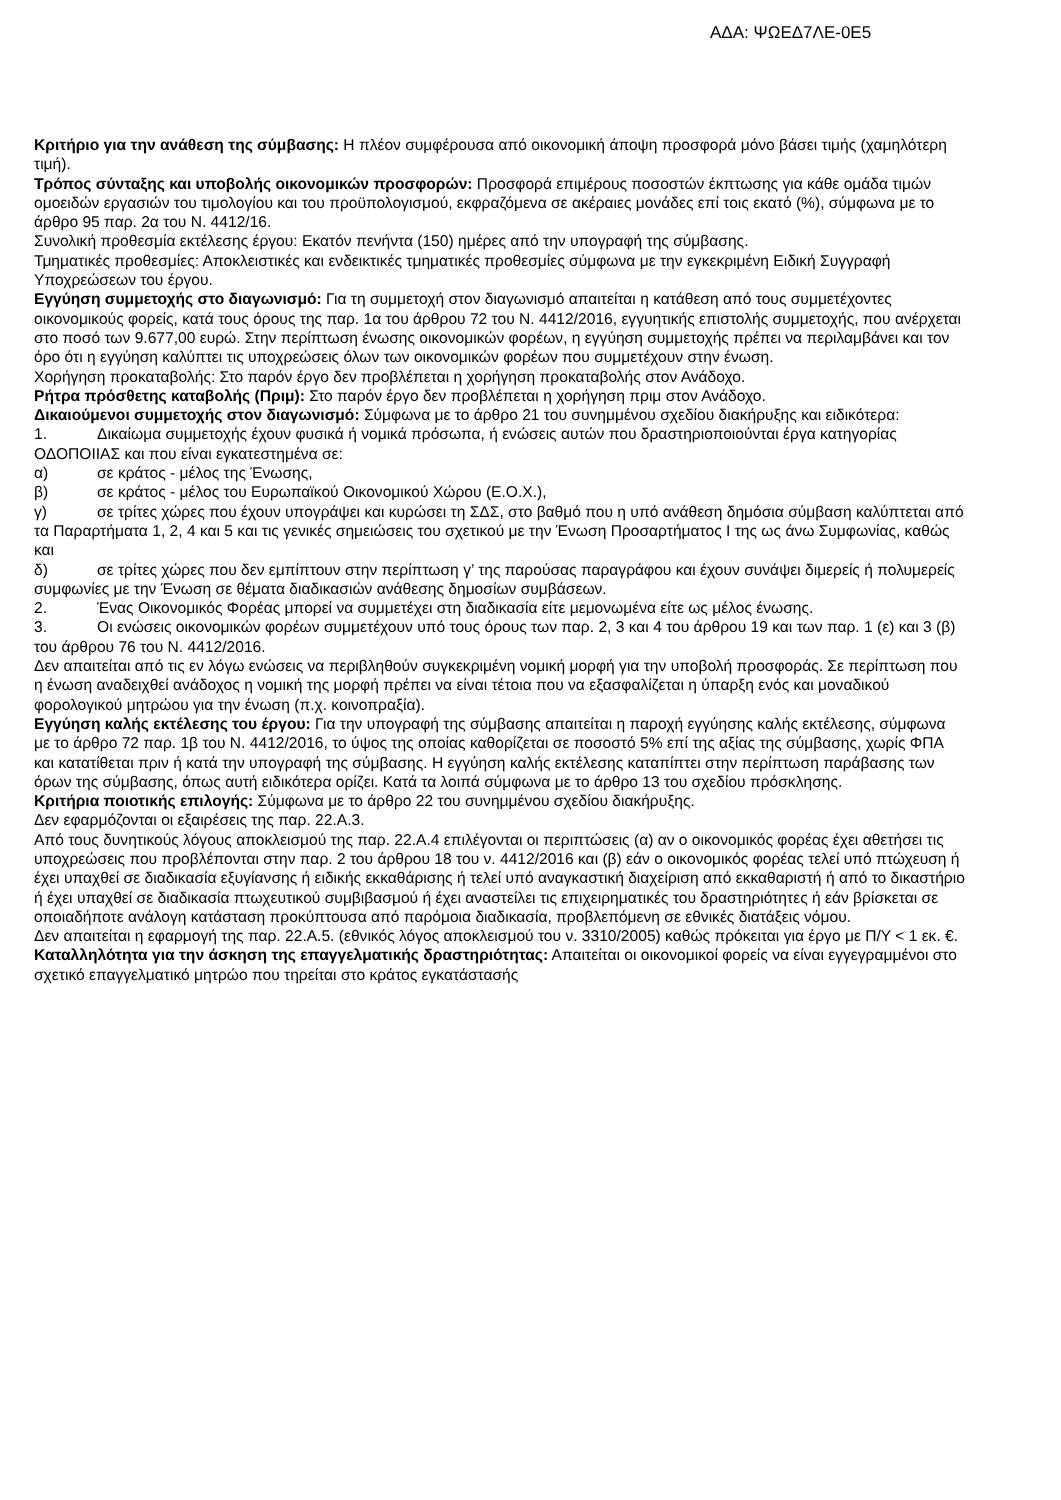ΑΔΑ: ΨΩΕΔ7ΛΕ-0Ε5
Κριτήριο για την ανάθεση της σύμβασης: Η πλέον συμφέρουσα από οικονομική άποψη προσφορά μόνο βάσει τιμής (χαμηλότερη τιμή).
Τρόπος σύνταξης και υποβολής οικονομικών προσφορών: Προσφορά επιμέρους ποσοστών έκπτωσης για κάθε ομάδα τιμών ομοειδών εργασιών του τιμολογίου και του προϋπολογισμού, εκφραζόμενα σε ακέραιες μονάδες επί τοις εκατό (%), σύμφωνα με το άρθρο 95 παρ. 2α του Ν. 4412/16.
Συνολική προθεσμία εκτέλεσης έργου: Εκατόν πενήντα (150) ημέρες από την υπογραφή της σύμβασης.
Τμηματικές προθεσμίες: Αποκλειστικές και ενδεικτικές τμηματικές προθεσμίες σύμφωνα με την εγκεκριμένη Ειδική Συγγραφή Υποχρεώσεων του έργου.
Εγγύηση συμμετοχής στο διαγωνισμό: Για τη συμμετοχή στον διαγωνισμό απαιτείται η κατάθεση από τους συμμετέχοντες οικονομικούς φορείς, κατά τους όρους της παρ. 1α του άρθρου 72 του Ν. 4412/2016, εγγυητικής επιστολής συμμετοχής, που ανέρχεται στο ποσό των 9.677,00 ευρώ. Στην περίπτωση ένωσης οικονομικών φορέων, η εγγύηση συμμετοχής πρέπει να περιλαμβάνει και τον όρο ότι η εγγύηση καλύπτει τις υποχρεώσεις όλων των οικονομικών φορέων που συμμετέχουν στην ένωση.
Χορήγηση προκαταβολής: Στο παρόν έργο δεν προβλέπεται η χορήγηση προκαταβολής στον Ανάδοχο.
Ρήτρα πρόσθετης καταβολής (Πριμ): Στο παρόν έργο δεν προβλέπεται η χορήγηση πριμ στον Ανάδοχο.
Δικαιούμενοι συμμετοχής στον διαγωνισμό: Σύμφωνα με το άρθρο 21 του συνημμένου σχεδίου διακήρυξης και ειδικότερα:
1. Δικαίωμα συμμετοχής έχουν φυσικά ή νομικά πρόσωπα, ή ενώσεις αυτών που δραστηριοποιούνται έργα κατηγορίας ΟΔΟΠΟΙΙΑΣ και που είναι εγκατεστημένα σε:
α) σε κράτος - μέλος της Ένωσης,
β) σε κράτος - μέλος του Ευρωπαϊκού Οικονομικού Χώρου (Ε.Ο.Χ.),
γ) σε τρίτες χώρες που έχουν υπογράψει και κυρώσει τη ΣΔΣ, στο βαθμό που η υπό ανάθεση δημόσια σύμβαση καλύπτεται από τα Παραρτήματα 1, 2, 4 και 5 και τις γενικές σημειώσεις του σχετικού με την Ένωση Προσαρτήματος I της ως άνω Συμφωνίας, καθώς και
δ) σε τρίτες χώρες που δεν εμπίπτουν στην περίπτωση γ’ της παρούσας παραγράφου και έχουν συνάψει διμερείς ή πολυμερείς συμφωνίες με την Ένωση σε θέματα διαδικασιών ανάθεσης δημοσίων συμβάσεων.
2. Ένας Οικονομικός Φορέας μπορεί να συμμετέχει στη διαδικασία είτε μεμονωμένα είτε ως μέλος ένωσης.
3. Οι ενώσεις οικονομικών φορέων συμμετέχουν υπό τους όρους των παρ. 2, 3 και 4 του άρθρου 19 και των παρ. 1 (ε) και 3 (β) του άρθρου 76 του Ν. 4412/2016.
Δεν απαιτείται από τις εν λόγω ενώσεις να περιβληθούν συγκεκριμένη νομική μορφή για την υποβολή προσφοράς. Σε περίπτωση που η ένωση αναδειχθεί ανάδοχος η νομική της μορφή πρέπει να είναι τέτοια που να εξασφαλίζεται η ύπαρξη ενός και μοναδικού φορολογικού μητρώου για την ένωση (π.χ. κοινοπραξία).
Εγγύηση καλής εκτέλεσης του έργου: Για την υπογραφή της σύμβασης απαιτείται η παροχή εγγύησης καλής εκτέλεσης, σύμφωνα με το άρθρο 72 παρ. 1β του Ν. 4412/2016, το ύψος της οποίας καθορίζεται σε ποσοστό 5% επί της αξίας της σύμβασης, χωρίς ΦΠΑ και κατατίθεται πριν ή κατά την υπογραφή της σύμβασης. Η εγγύηση καλής εκτέλεσης καταπίπτει στην περίπτωση παράβασης των όρων της σύμβασης, όπως αυτή ειδικότερα ορίζει. Κατά τα λοιπά σύμφωνα με το άρθρο 13 του σχεδίου πρόσκλησης.
Κριτήρια ποιοτικής επιλογής: Σύμφωνα με το άρθρο 22 του συνημμένου σχεδίου διακήρυξης.
Δεν εφαρμόζονται οι εξαιρέσεις της παρ. 22.Α.3.
Από τους δυνητικούς λόγους αποκλεισμού της παρ. 22.Α.4 επιλέγονται οι περιπτώσεις (α) αν ο οικονομικός φορέας έχει αθετήσει τις υποχρεώσεις που προβλέπονται στην παρ. 2 του άρθρου 18 του ν. 4412/2016 και (β) εάν ο οικονομικός φορέας τελεί υπό πτώχευση ή έχει υπαχθεί σε διαδικασία εξυγίανσης ή ειδικής εκκαθάρισης ή τελεί υπό αναγκαστική διαχείριση από εκκαθαριστή ή από το δικαστήριο ή έχει υπαχθεί σε διαδικασία πτωχευτικού συμβιβασμού ή έχει αναστείλει τις επιχειρηματικές του δραστηριότητες ή εάν βρίσκεται σε οποιαδήποτε ανάλογη κατάσταση προκύπτουσα από παρόμοια διαδικασία, προβλεπόμενη σε εθνικές διατάξεις νόμου.
Δεν απαιτείται η εφαρμογή της παρ. 22.Α.5. (εθνικός λόγος αποκλεισμού του ν. 3310/2005) καθώς πρόκειται για έργο με Π/Υ < 1 εκ. €.
Καταλληλότητα για την άσκηση της επαγγελματικής δραστηριότητας: Απαιτείται οι οικονομικοί φορείς να είναι εγγεγραμμένοι στο σχετικό επαγγελματικό μητρώο που τηρείται στο κράτος εγκατάστασής